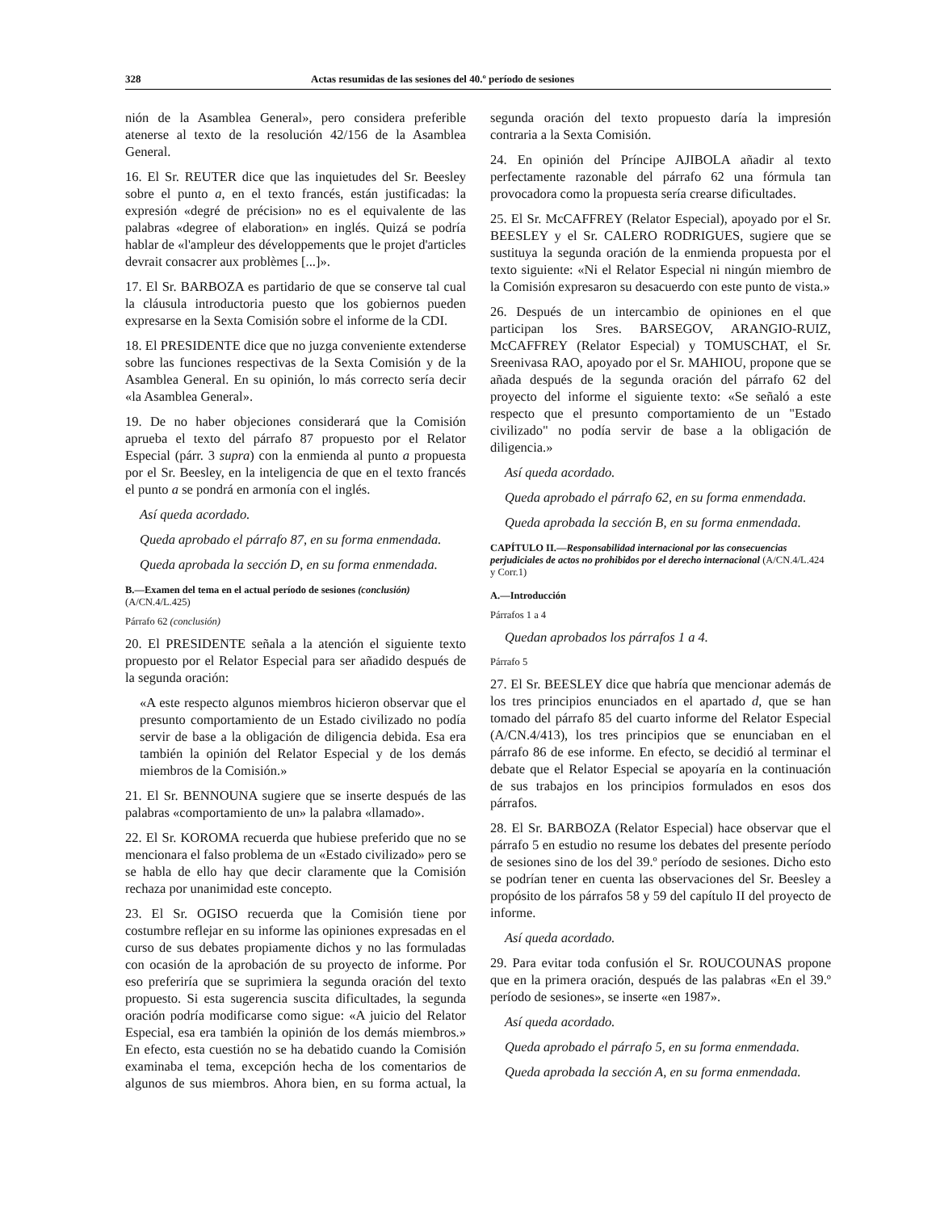328 Actas resumidas de las sesiones del 40.º período de sesiones
nión de la Asamblea General», pero considera preferible atenerse al texto de la resolución 42/156 de la Asamblea General.
16. El Sr. REUTER dice que las inquietudes del Sr. Beesley sobre el punto a, en el texto francés, están justificadas: la expresión «degré de précision» no es el equivalente de las palabras «degree of elaboration» en inglés. Quizá se podría hablar de «l'ampleur des développements que le projet d'articles devrait consacrer aux problèmes [...]».
17. El Sr. BARBOZA es partidario de que se conserve tal cual la cláusula introductoria puesto que los gobiernos pueden expresarse en la Sexta Comisión sobre el informe de la CDI.
18. El PRESIDENTE dice que no juzga conveniente extenderse sobre las funciones respectivas de la Sexta Comisión y de la Asamblea General. En su opinión, lo más correcto sería decir «la Asamblea General».
19. De no haber objeciones considerará que la Comisión aprueba el texto del párrafo 87 propuesto por el Relator Especial (párr. 3 supra) con la enmienda al punto a propuesta por el Sr. Beesley, en la inteligencia de que en el texto francés el punto a se pondrá en armonía con el inglés.
Así queda acordado.
Queda aprobado el párrafo 87, en su forma enmendada.
Queda aprobada la sección D, en su forma enmendada.
B.—Examen del tema en el actual período de sesiones (conclusión) (A/CN.4/L.425)
Párrafo 62 (conclusión)
20. El PRESIDENTE señala a la atención el siguiente texto propuesto por el Relator Especial para ser añadido después de la segunda oración:
«A este respecto algunos miembros hicieron observar que el presunto comportamiento de un Estado civilizado no podía servir de base a la obligación de diligencia debida. Esa era también la opinión del Relator Especial y de los demás miembros de la Comisión.»
21. El Sr. BENNOUNA sugiere que se inserte después de las palabras «comportamiento de un» la palabra «llamado».
22. El Sr. KOROMA recuerda que hubiese preferido que no se mencionara el falso problema de un «Estado civilizado» pero se se habla de ello hay que decir claramente que la Comisión rechaza por unanimidad este concepto.
23. El Sr. OGISO recuerda que la Comisión tiene por costumbre reflejar en su informe las opiniones expresadas en el curso de sus debates propiamente dichos y no las formuladas con ocasión de la aprobación de su proyecto de informe. Por eso preferiría que se suprimiera la segunda oración del texto propuesto. Si esta sugerencia suscita dificultades, la segunda oración podría modificarse como sigue: «A juicio del Relator Especial, esa era también la opinión de los demás miembros.» En efecto, esta cuestión no se ha debatido cuando la Comisión examinaba el tema, excepción hecha de los comentarios de algunos de sus miembros. Ahora bien, en su forma actual, la segunda oración del texto propuesto daría la impresión contraria a la Sexta Comisión.
24. En opinión del Príncipe AJIBOLA añadir al texto perfectamente razonable del párrafo 62 una fórmula tan provocadora como la propuesta sería crearse dificultades.
25. El Sr. McCAFFREY (Relator Especial), apoyado por el Sr. BEESLEY y el Sr. CALERO RODRIGUES, sugiere que se sustituya la segunda oración de la enmienda propuesta por el texto siguiente: «Ni el Relator Especial ni ningún miembro de la Comisión expresaron su desacuerdo con este punto de vista.»
26. Después de un intercambio de opiniones en el que participan los Sres. BARSEGOV, ARANGIO-RUIZ, McCAFFREY (Relator Especial) y TOMUSCHAT, el Sr. Sreenivasa RAO, apoyado por el Sr. MAHIOU, propone que se añada después de la segunda oración del párrafo 62 del proyecto del informe el siguiente texto: «Se señaló a este respecto que el presunto comportamiento de un "Estado civilizado" no podía servir de base a la obligación de diligencia.»
Así queda acordado.
Queda aprobado el párrafo 62, en su forma enmendada.
Queda aprobada la sección B, en su forma enmendada.
CAPÍTULO II.—Responsabilidad internacional por las consecuencias perjudiciales de actos no prohibidos por el derecho internacional (A/CN.4/L.424 y Corr.1)
A.—Introducción
Párrafos 1 a 4
Quedan aprobados los párrafos 1 a 4.
Párrafo 5
27. El Sr. BEESLEY dice que habría que mencionar además de los tres principios enunciados en el apartado d, que se han tomado del párrafo 85 del cuarto informe del Relator Especial (A/CN.4/413), los tres principios que se enunciaban en el párrafo 86 de ese informe. En efecto, se decidió al terminar el debate que el Relator Especial se apoyaría en la continuación de sus trabajos en los principios formulados en esos dos párrafos.
28. El Sr. BARBOZA (Relator Especial) hace observar que el párrafo 5 en estudio no resume los debates del presente período de sesiones sino de los del 39.º período de sesiones. Dicho esto se podrían tener en cuenta las observaciones del Sr. Beesley a propósito de los párrafos 58 y 59 del capítulo II del proyecto de informe.
Así queda acordado.
29. Para evitar toda confusión el Sr. ROUCOUNAS propone que en la primera oración, después de las palabras «En el 39.º período de sesiones», se inserte «en 1987».
Así queda acordado.
Queda aprobado el párrafo 5, en su forma enmendada.
Queda aprobada la sección A, en su forma enmendada.